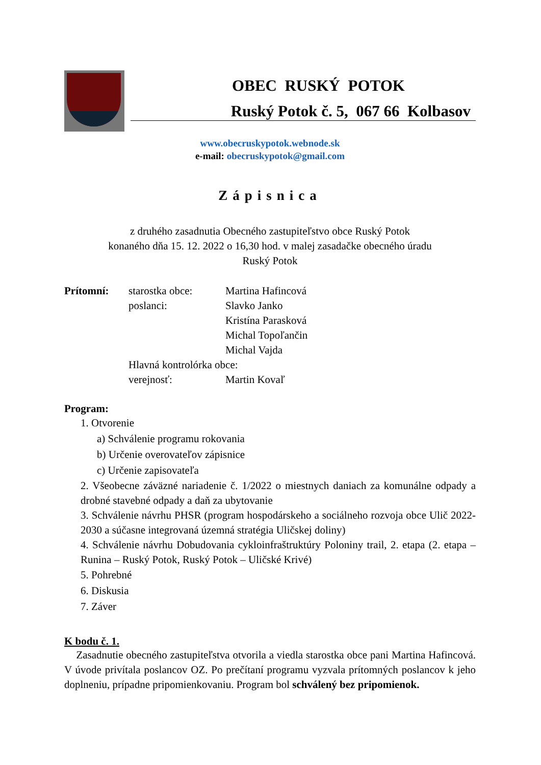OBEC RUSKÝ POTOK
Ruský Potok č. 5, 067 66 Kolbasov
www.obecruskypotok.webnode.sk
e-mail: obecruskypotok@gmail.com
Zápisnica
z druhého zasadnutia Obecného zastupiteľstvo obce Ruský Potok
konaného dňa 15. 12. 2022 o 16,30 hod. v malej zasadačke obecného úradu
Ruský Potok
Prítomní: starostka obce: Martina Hafincová poslanci: Slavko Janko Kristína Parasková Michal Topoľančin Michal Vajda Hlavná kontrolórka obce: verejnosť: Martin Kovaľ
Program:
1. Otvorenie
a) Schválenie programu rokovania
b) Určenie overovateľov zápisnice
c) Určenie zapisovateľa
2. Všeobecne záväzné nariadenie č. 1/2022 o miestnych daniach za komunálne odpady a drobné stavebné odpady a daň za ubytovanie
3. Schválenie návrhu PHSR (program hospodárskeho a sociálneho rozvoja obce Ulič 2022-2030 a súčasne integrovaná územná stratégia Uličskej doliny)
4. Schválenie návrhu Dobudovania cykloinfraštruktúry Poloniny trail, 2. etapa (2. etapa – Runina – Ruský Potok, Ruský Potok – Uličské Krivé)
5. Pohrebné
6. Diskusia
7. Záver
K bodu č. 1.
Zasadnutie obecného zastupiteľstva otvorila a viedla starostka obce pani Martina Hafincová. V úvode privítala poslancov OZ. Po prečítaní programu vyzvala prítomných poslancov k jeho doplneniu, prípadne pripomienkovaniu. Program bol schválený bez pripomienok.